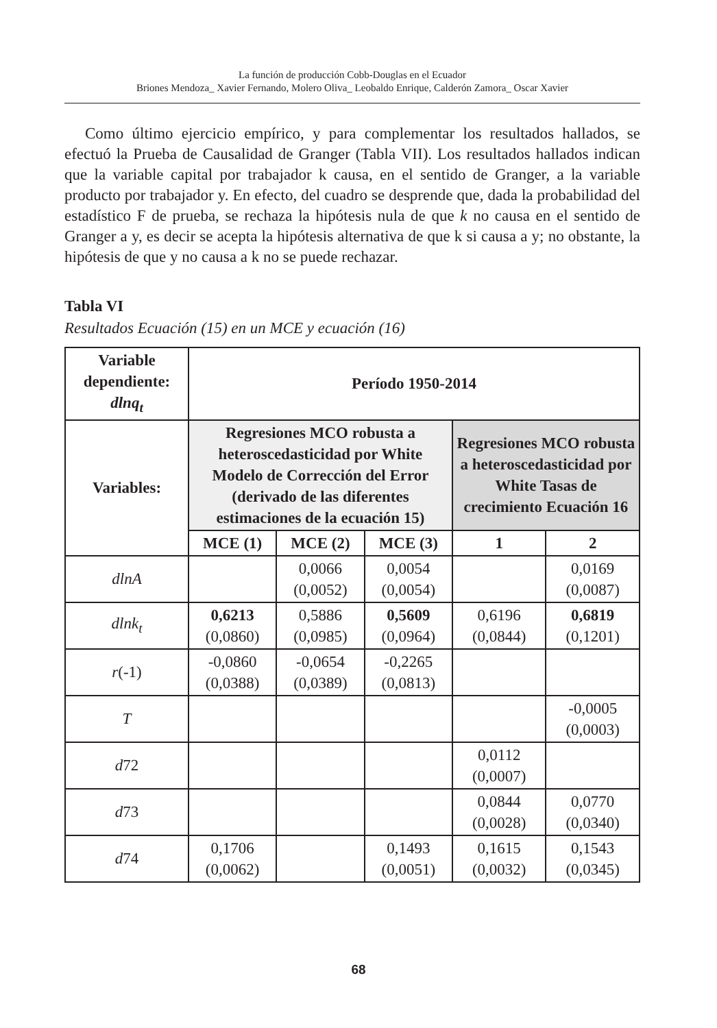La función de producción Cobb-Douglas en el Ecuador
Briones Mendoza_ Xavier Fernando, Molero Oliva_ Leobaldo Enrique, Calderón Zamora_ Oscar Xavier
Como último ejercicio empírico, y para complementar los resultados hallados, se efectuó la Prueba de Causalidad de Granger (Tabla VII). Los resultados hallados indican que la variable capital por trabajador k causa, en el sentido de Granger, a la variable producto por trabajador y. En efecto, del cuadro se desprende que, dada la probabilidad del estadístico F de prueba, se rechaza la hipótesis nula de que k no causa en el sentido de Granger a y, es decir se acepta la hipótesis alternativa de que k si causa a y; no obstante, la hipótesis de que y no causa a k no se puede rechazar.
Tabla VI
Resultados Ecuación (15) en un MCE y ecuación (16)
| Variable dependiente: dlnq<sub>t</sub> | Período 1950-2014 | | | | |
| --- | --- | --- | --- | --- | --- |
| Variables: | Regresiones MCO robusta a heteroscedasticidad por White Modelo de Corrección del Error (derivado de las diferentes estimaciones de la ecuación 15) | | | Regresiones MCO robusta a heteroscedasticidad por White Tasas de crecimiento Ecuación 16 | |
| | MCE (1) | MCE (2) | MCE (3) | 1 | 2 |
| dlnA | | 0,0066 (0,0052) | 0,0054 (0,0054) | | 0,0169 (0,0087) |
| dlnk<sub>t</sub> | 0,6213 (0,0860) | 0,5886 (0,0985) | 0,5609 (0,0964) | 0,6196 (0,0844) | 0,6819 (0,1201) |
| r (-1) | -0,0860 (0,0388) | -0,0654 (0,0389) | -0,2265 (0,0813) | | |
| T | | | | | -0,0005 (0,0003) |
| d 72 | | | | 0,0112 (0,0007) | |
| d 73 | | | | 0,0844 (0,0028) | 0,0770 (0,0340) |
| d 74 | 0,1706 (0,0062) | | 0,1493 (0,0051) | 0,1615 (0,0032) | 0,1543 (0,0345) |
68